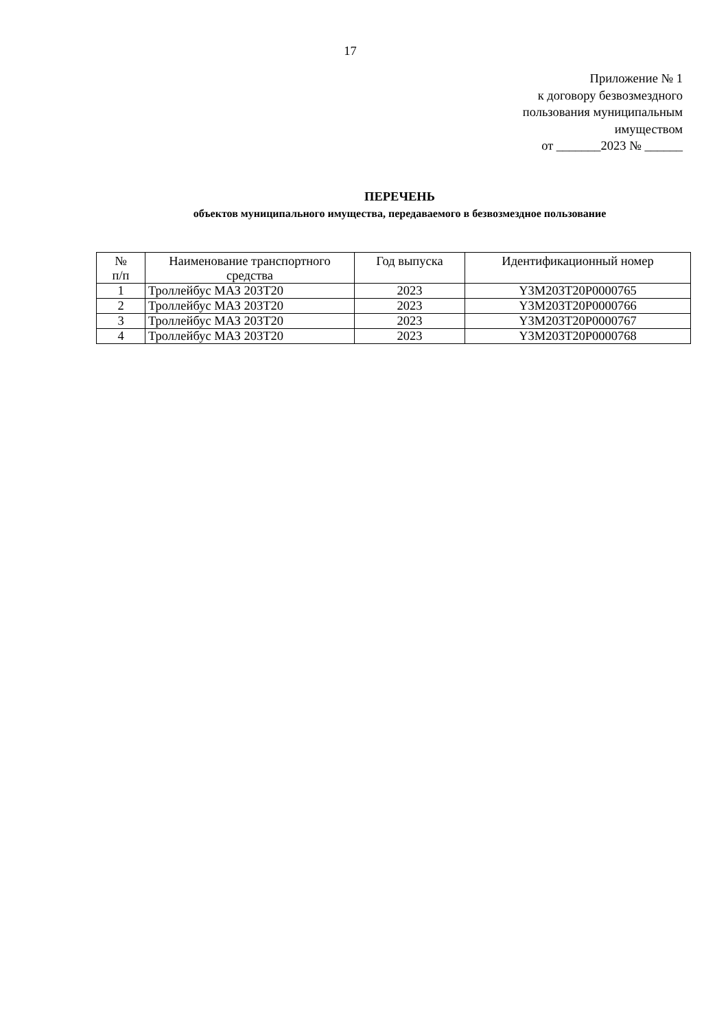17
Приложение № 1
к договору безвозмездного
пользования муниципальным
имуществом
от _______2023 № ______
ПЕРЕЧЕНЬ
объектов муниципального имущества, передаваемого в безвозмездное пользование
| № п/п | Наименование транспортного средства | Год выпуска | Идентификационный номер |
| --- | --- | --- | --- |
| 1 | Троллейбус МАЗ 203Т20 | 2023 | Y3M203T20P0000765 |
| 2 | Троллейбус МАЗ 203Т20 | 2023 | Y3M203T20P0000766 |
| 3 | Троллейбус МАЗ 203Т20 | 2023 | Y3M203T20P0000767 |
| 4 | Троллейбус МАЗ 203Т20 | 2023 | Y3M203T20P0000768 |